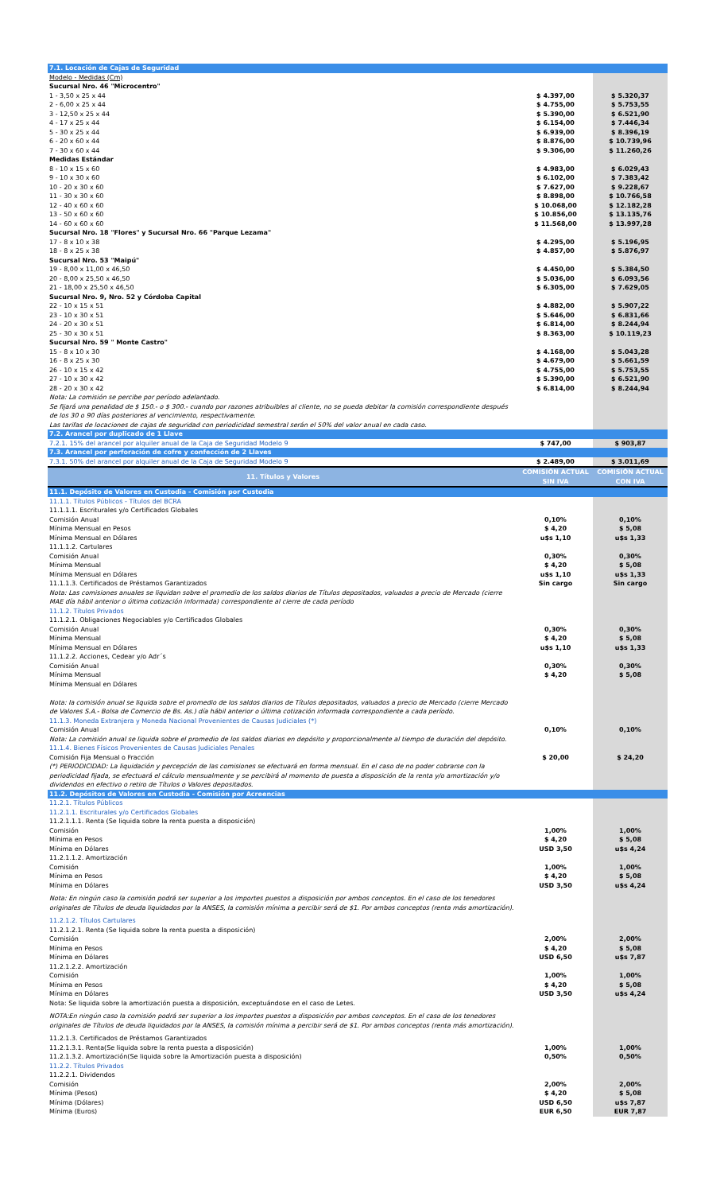| 7.1. Locación de Cajas de Seguridad | | |
| Modelo - Medidas (Cm) | | |
| Sucursal Nro. 46 "Microcentro" | | |
| 1 - 3,50 x 25 x 44 | $ 4.397,00 | $ 5.320,37 |
| 2 - 6,00 x 25 x 44 | $ 4.755,00 | $ 5.753,55 |
| 3 - 12,50 x 25 x 44 | $ 5.390,00 | $ 6.521,90 |
| 4 - 17 x 25 x 44 | $ 6.154,00 | $ 7.446,34 |
| 5 - 30 x 25 x 44 | $ 6.939,00 | $ 8.396,19 |
| 6 - 20 x 60 x 44 | $ 8.876,00 | $ 10.739,96 |
| 7 - 30 x 60 x 44 | $ 9.306,00 | $ 11.260,26 |
| Medidas Estándar | | |
| 8 - 10 x 15 x 60 | $ 4.983,00 | $ 6.029,43 |
| 9 - 10 x 30 x 60 | $ 6.102,00 | $ 7.383,42 |
| 10 - 20 x 30 x 60 | $ 7.627,00 | $ 9.228,67 |
| 11 - 30 x 30 x 60 | $ 8.898,00 | $ 10.766,58 |
| 12 - 40 x 60 x 60 | $ 10.068,00 | $ 12.182,28 |
| 13 - 50 x 60 x 60 | $ 10.856,00 | $ 13.135,76 |
| 14 - 60 x 60 x 60 | $ 11.568,00 | $ 13.997,28 |
| Sucursal Nro. 18 "Flores" y Sucursal Nro. 66 "Parque Lezama" | | |
| 17 - 8 x 10 x 38 | $ 4.295,00 | $ 5.196,95 |
| 18 - 8 x 25 x 38 | $ 4.857,00 | $ 5.876,97 |
| Sucursal Nro. 53 "Maipú" | | |
| 19 - 8,00 x 11,00 x 46,50 | $ 4.450,00 | $ 5.384,50 |
| 20 - 8,00 x 25,50 x 46,50 | $ 5.036,00 | $ 6.093,56 |
| 21 - 18,00 x 25,50 x 46,50 | $ 6.305,00 | $ 7.629,05 |
| Sucursal Nro. 9, Nro. 52 y Córdoba Capital | | |
| 22 - 10 x 15 x 51 | $ 4.882,00 | $ 5.907,22 |
| 23 - 10 x 30 x 51 | $ 5.646,00 | $ 6.831,66 |
| 24 - 20 x 30 x 51 | $ 6.814,00 | $ 8.244,94 |
| 25 - 30 x 30 x 51 | $ 8.363,00 | $ 10.119,23 |
| Sucursal Nro. 59 " Monte Castro" | | |
| 15 - 8 x 10 x 30 | $ 4.168,00 | $ 5.043,28 |
| 16 - 8 x 25 x 30 | $ 4.679,00 | $ 5.661,59 |
| 26 - 10 x 15 x 42 | $ 4.755,00 | $ 5.753,55 |
| 27 - 10 x 30 x 42 | $ 5.390,00 | $ 6.521,90 |
| 28 - 20 x 30 x 42 | $ 6.814,00 | $ 8.244,94 |
| Nota: La comisión se percibe por período adelantado. Se fijará una penalidad de $ 150.- o $ 300.- cuando por razones atribuibles al cliente, no se pueda debitar la comisión correspondiente después de los 30 o 90 días posteriores al vencimiento, respectivamente. Las tarifas de locaciones de cajas de seguridad con periodicidad semestral serán el 50% del valor anual en cada caso. | | |
| 7.2. Arancel por duplicado de 1 Llave | | |
| 7.2.1. 15% del arancel por alquiler anual de la Caja de Seguridad Modelo 9 | $ 747,00 | $ 903,87 |
| 7.3. Arancel por perforación de cofre y confección de 2 Llaves | | |
| 7.3.1. 50% del arancel por alquiler anual de la Caja de Seguridad Modelo 9 | $ 2.489,00 | $ 3.011,69 |
| 11. Títulos y Valores | COMISIÓN ACTUAL SIN IVA | COMISIÓN ACTUAL CON IVA |
| 11.1. Depósito de Valores en Custodia - Comisión por Custodia | | |
| 11.1.1. Títulos Públicos - Títulos del BCRA | | |
| 11.1.1.1. Escriturales y/o Certificados Globales | | |
| Comisión Anual | 0,10% | 0,10% |
| Mínima Mensual en Pesos | $ 4,20 | $ 5,08 |
| Mínima Mensual en Dólares | u$s 1,10 | u$s 1,33 |
| 11.1.1.2. Cartulares | | |
| Comisión Anual | 0,30% | 0,30% |
| Mínima Mensual | $ 4,20 | $ 5,08 |
| Mínima Mensual en Dólares | u$s 1,10 | u$s 1,33 |
| 11.1.1.3. Certificados de Préstamos Garantizados | Sin cargo | Sin cargo |
| Nota: Las comisiones anuales se liquidan sobre el promedio de los saldos diarios de Títulos depositados, valuados a precio de Mercado (cierre MAE día hábil anterior o última cotización informada) correspondiente al cierre de cada período | | |
| 11.1.2. Títulos Privados | | |
| 11.1.2.1. Obligaciones Negociables y/o Certificados Globales | | |
| Comisión Anual | 0,30% | 0,30% |
| Mínima Mensual | $ 4,20 | $ 5,08 |
| Mínima Mensual en Dólares | u$s 1,10 | u$s 1,33 |
| 11.1.2.2. Acciones, Cedear y/o Adr´s | | |
| Comisión Anual | 0,30% | 0,30% |
| Mínima Mensual | $ 4,20 | $ 5,08 |
| Mínima Mensual en Dólares | | |
| Nota: la comisión anual se liquida sobre el promedio de los saldos diarios de Títulos depositados, valuados a precio de Mercado (cierre Mercado de Valores S.A.- Bolsa de Comercio de Bs. As.) día hábil anterior o última cotización informada correspondiente a cada período. | | |
| 11.1.3. Moneda Extranjera y Moneda Nacional Provenientes de Causas Judiciales (*) | | |
| Comisión Anual | 0,10% | 0,10% |
| Nota: La comisión anual se liquida sobre el promedio de los saldos diarios en depósito y proporcionalmente al tiempo de duración del depósito. | | |
| 11.1.4. Bienes Físicos Provenientes de Causas Judiciales Penales | | |
| Comisión Fija Mensual o Fracción | $ 20,00 | $ 24,20 |
| (*) PERIODICIDAD: La liquidación y percepción de las comisiones se efectuará en forma mensual. En el caso de no poder cobrarse con la periodicidad fijada, se efectuará el cálculo mensualmente y se percibirá al momento de puesta a disposición de la renta y/o amortización y/o dividendos en efectivo o retiro de Títulos o Valores depositados. | | |
| 11.2. Depósitos de Valores en Custodia - Comisión por Acreencias | | |
| 11.2.1. Títulos Públicos | | |
| 11.2.1.1. Escriturales y/o Certificados Globales | | |
| 11.2.1.1.1. Renta (Se liquida sobre la renta puesta a disposición) | | |
| Comisión | 1,00% | 1,00% |
| Mínima en Pesos | $ 4,20 | $ 5,08 |
| Mínima en Dólares | USD 3,50 | u$s 4,24 |
| 11.2.1.1.2. Amortización | | |
| Comisión | 1,00% | 1,00% |
| Mínima en Pesos | $ 4,20 | $ 5,08 |
| Mínima en Dólares | USD 3,50 | u$s 4,24 |
| Nota: En ningún caso la comisión podrá ser superior a los importes puestos a disposición por ambos conceptos. En el caso de los tenedores originales de Títulos de deuda liquidados por la ANSES, la comisión mínima a percibir será de $1. Por ambos conceptos (renta más amortización). | | |
| 11.2.1.2. Títulos Cartulares | | |
| 11.2.1.2.1. Renta (Se liquida sobre la renta puesta a disposición) | | |
| Comisión | 2,00% | 2,00% |
| Mínima en Pesos | $ 4,20 | $ 5,08 |
| Mínima en Dólares | USD 6,50 | u$s 7,87 |
| 11.2.1.2.2. Amortización | | |
| Comisión | 1,00% | 1,00% |
| Mínima en Pesos | $ 4,20 | $ 5,08 |
| Mínima en Dólares | USD 3,50 | u$s 4,24 |
| Nota: Se liquida sobre la amortización puesta a disposición, exceptuándose en el caso de Letes. | | |
| NOTA:En ningún caso la comisión podrá ser superior a los importes puestos a disposición por ambos conceptos. En el caso de los tenedores originales de Títulos de deuda liquidados por la ANSES, la comisión mínima a percibir será de $1. Por ambos conceptos (renta más amortización). | | |
| 11.2.1.3. Certificados de Préstamos Garantizados | | |
| 11.2.1.3.1. Renta(Se liquida sobre la renta puesta a disposición) | 1,00% | 1,00% |
| 11.2.1.3.2. Amortización(Se liquida sobre la Amortización puesta a disposición) | 0,50% | 0,50% |
| 11.2.2. Títulos Privados | | |
| 11.2.2.1. Dividendos | | |
| Comisión | 2,00% | 2,00% |
| Mínima (Pesos) | $ 4,20 | $ 5,08 |
| Mínima (Dólares) | USD 6,50 | u$s 7,87 |
| Mínima (Euros) | EUR 6,50 | EUR 7,87 |